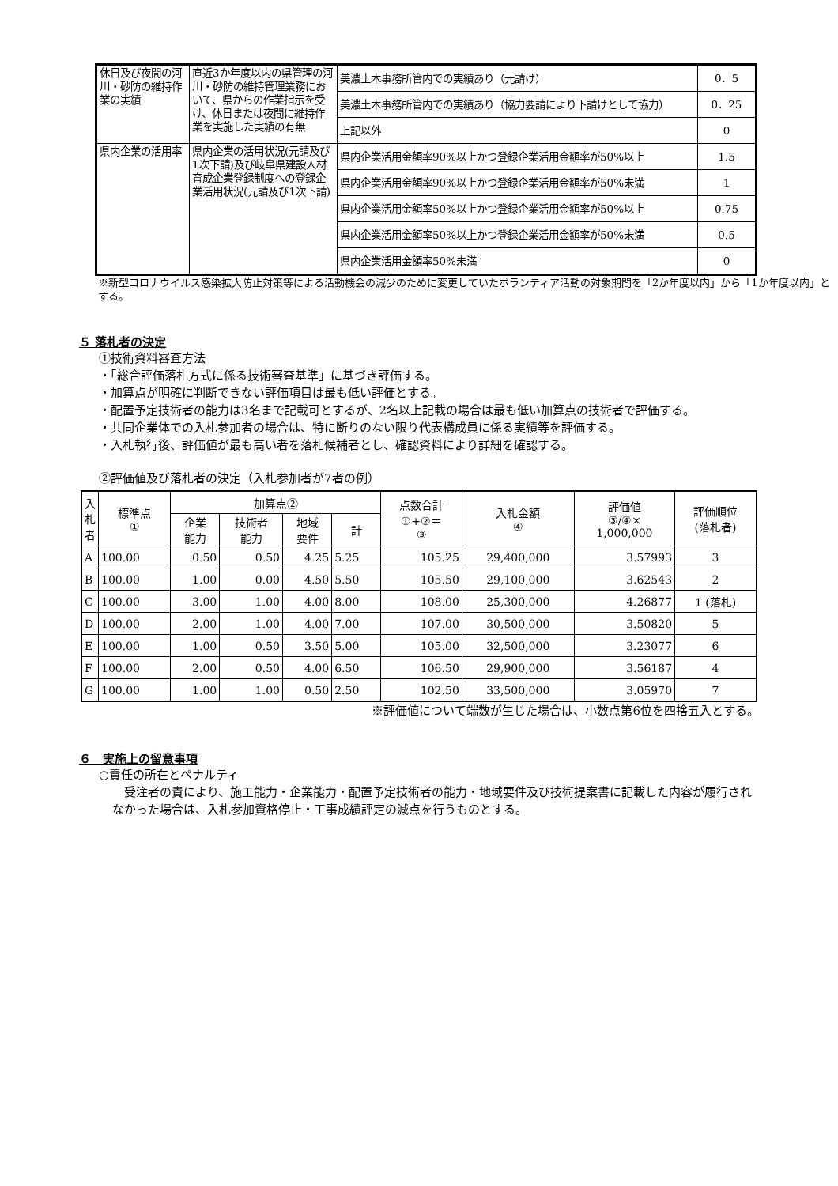| 休日及び夜間の河川・砂防の維持作業の実績 | 直近3か年度以内の県管理の河川・砂防の維持管理業務において、県からの作業指示を受け、休日または夜間に維持作業を実施した実績の有無 | 美濃土木事務所管内での実績あり（元請け） | 0．5 |
| | | 美濃土木事務所管内での実績あり（協力要請により下請けとして協力） | 0．25 |
| | | 上記以外 | 0 |
| 県内企業の活用率 | 県内企業の活用状況(元請及び1次下請)及び岐阜県建設人材育成企業登録制度への登録企業活用状況(元請及び1次下請) | 県内企業活用金額率90%以上かつ登録企業活用金額率が50%以上 | 1.5 |
| | | 県内企業活用金額率90%以上かつ登録企業活用金額率が50%未満 | 1 |
| | | 県内企業活用金額率50%以上かつ登録企業活用金額率が50%以上 | 0.75 |
| | | 県内企業活用金額率50%以上かつ登録企業活用金額率が50%未満 | 0.5 |
| | | 県内企業活用金額率50%未満 | 0 |
※新型コロナウイルス感染拡大防止対策等による活動機会の減少のために変更していたボランティア活動の対象期間を「2か年度以内」から「1か年度以内」とする。
５ 落札者の決定
①技術資料審査方法
・「総合評価落札方式に係る技術審査基準」に基づき評価する。
・加算点が明確に判断できない評価項目は最も低い評価とする。
・配置予定技術者の能力は3名まで記載可とするが、2名以上記載の場合は最も低い加算点の技術者で評価する。
・共同企業体での入札参加者の場合は、特に断りのない限り代表構成員に係る実績等を評価する。
・入札執行後、評価値が最も高い者を落札候補者とし、確認資料により詳細を確認する。
②評価値及び落札者の決定（入札参加者が7者の例）
| 入札者 | 標準点 ① | 加算点② | | | | 点数合計 ①+②＝ ③ | 入札金額 ④ | 評価値 ③/④× 1,000,000 | 評価順位 (落札者) |
| | | 企業 能力 | 技術者 能力 | 地域 要件 | 計 | | | | |
| A | 100.00 | 0.50 | 0.50 | 4.25 | 5.25 | 105.25 | 29,400,000 | 3.57993 | 3 |
| B | 100.00 | 1.00 | 0.00 | 4.50 | 5.50 | 105.50 | 29,100,000 | 3.62543 | 2 |
| C | 100.00 | 3.00 | 1.00 | 4.00 | 8.00 | 108.00 | 25,300,000 | 4.26877 | 1 (落札) |
| D | 100.00 | 2.00 | 1.00 | 4.00 | 7.00 | 107.00 | 30,500,000 | 3.50820 | 5 |
| E | 100.00 | 1.00 | 0.50 | 3.50 | 5.00 | 105.00 | 32,500,000 | 3.23077 | 6 |
| F | 100.00 | 2.00 | 0.50 | 4.00 | 6.50 | 106.50 | 29,900,000 | 3.56187 | 4 |
| G | 100.00 | 1.00 | 1.00 | 0.50 | 2.50 | 102.50 | 33,500,000 | 3.05970 | 7 |
※評価値について端数が生じた場合は、小数点第6位を四捨五入とする。
６　実施上の留意事項
○責任の所在とペナルティ
　受注者の責により、施工能力・企業能力・配置予定技術者の能力・地域要件及び技術提案書に記載した内容が履行されなかった場合は、入札参加資格停止・工事成績評定の減点を行うものとする。